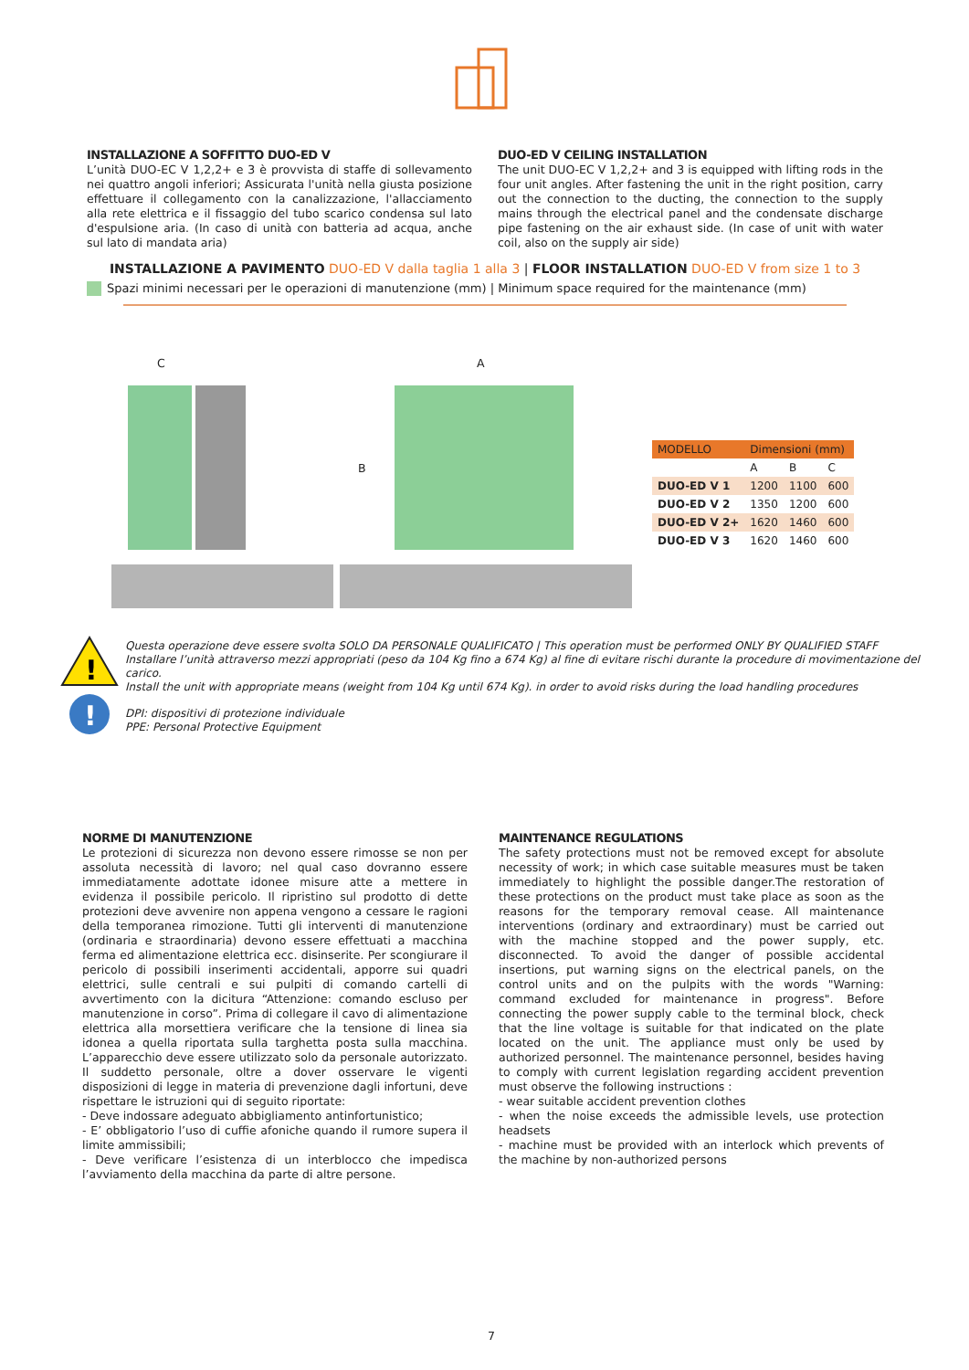INSTALLAZIONE A SOFFITTO DUO-ED V
L’unità DUO-EC V 1,2,2+ e 3 è provvista di staffe di sollevamento nei quattro angoli inferiori; Assicurata l'unità nella giusta posizione effettuare il collegamento con la canalizzazione, l'allacciamento alla rete elettrica e il fissaggio del tubo scarico condensa sul lato d'espulsione aria. (In caso di unità con batteria ad acqua, anche sul lato di mandata aria)
DUO-ED V CEILING INSTALLATION
The unit DUO-EC V 1,2,2+ and 3 is equipped with lifting rods in the four unit angles. After fastening the unit in the right position, carry out the connection to the ducting, the connection to the supply mains through the electrical panel and the condensate discharge pipe fastening on the air exhaust side. (In case of unit with water coil, also on the supply air side)
INSTALLAZIONE A PAVIMENTO DUO-ED V dalla taglia 1 alla 3 | FLOOR INSTALLATION DUO-ED V from size 1 to 3
Spazi minimi necessari per le operazioni di manutenzione (mm) | Minimum space required for the maintenance (mm)
C A
B
| MODELLO | Dimensioni (mm) | | |
| --- | --- | --- | --- |
| | A | B | C |
| DUO-ED V 1 | 1200 | 1100 | 600 |
| DUO-ED V 2 | 1350 | 1200 | 600 |
| DUO-ED V 2+ | 1620 | 1460 | 600 |
| DUO-ED V 3 | 1620 | 1460 | 600 |
!
!
Questa operazione deve essere svolta SOLO DA PERSONALE QUALIFICATO | This operation must be performed ONLY BY QUALIFIED STAFF
Installare l’unità attraverso mezzi appropriati (peso da 104 Kg fino a 674 Kg) al fine di evitare rischi durante la procedure di movimentazione del carico.
Install the unit with appropriate means (weight from 104 Kg until 674 Kg). in order to avoid risks during the load handling procedures
DPI: dispositivi di protezione individuale
PPE: Personal Protective Equipment
NORME DI MANUTENZIONE
Le protezioni di sicurezza non devono essere rimosse se non per assoluta necessità di lavoro; nel qual caso dovranno essere immediatamente adottate idonee misure atte a mettere in evidenza il possibile pericolo. Il ripristino sul prodotto di dette protezioni deve avvenire non appena vengono a cessare le ragioni della temporanea rimozione. Tutti gli interventi di manutenzione (ordinaria e straordinaria) devono essere effettuati a macchina ferma ed alimentazione elettrica ecc. disinserite. Per scongiurare il pericolo di possibili inserimenti accidentali, apporre sui quadri elettrici, sulle centrali e sui pulpiti di comando cartelli di avvertimento con la dicitura “Attenzione: comando escluso per manutenzione in corso”. Prima di collegare il cavo di alimentazione elettrica alla morsettiera verificare che la tensione di linea sia idonea a quella riportata sulla targhetta posta sulla macchina. L’apparecchio deve essere utilizzato solo da personale autorizzato. Il suddetto personale, oltre a dover osservare le vigenti disposizioni di legge in materia di prevenzione dagli infortuni, deve rispettare le istruzioni qui di seguito riportate:
- Deve indossare adeguato abbigliamento antinfortunistico;
- E’ obbligatorio l’uso di cuffie afoniche quando il rumore supera il limite ammissibili;
- Deve verificare l’esistenza di un interblocco che impedisca l’avviamento della macchina da parte di altre persone.
MAINTENANCE REGULATIONS
The safety protections must not be removed except for absolute necessity of work; in which case suitable measures must be taken immediately to highlight the possible danger.The restoration of these protections on the product must take place as soon as the reasons for the temporary removal cease. All maintenance interventions (ordinary and extraordinary) must be carried out with the machine stopped and the power supply, etc. disconnected. To avoid the danger of possible accidental insertions, put warning signs on the electrical panels, on the control units and on the pulpits with the words "Warning: command excluded for maintenance in progress". Before connecting the power supply cable to the terminal block, check that the line voltage is suitable for that indicated on the plate located on the unit. The appliance must only be used by authorized personnel. The maintenance personnel, besides having to comply with current legislation regarding accident prevention must observe the following instructions :
- wear suitable accident prevention clothes
- when the noise exceeds the admissible levels, use protection headsets
- machine must be provided with an interlock which prevents of the machine by non-authorized persons
7